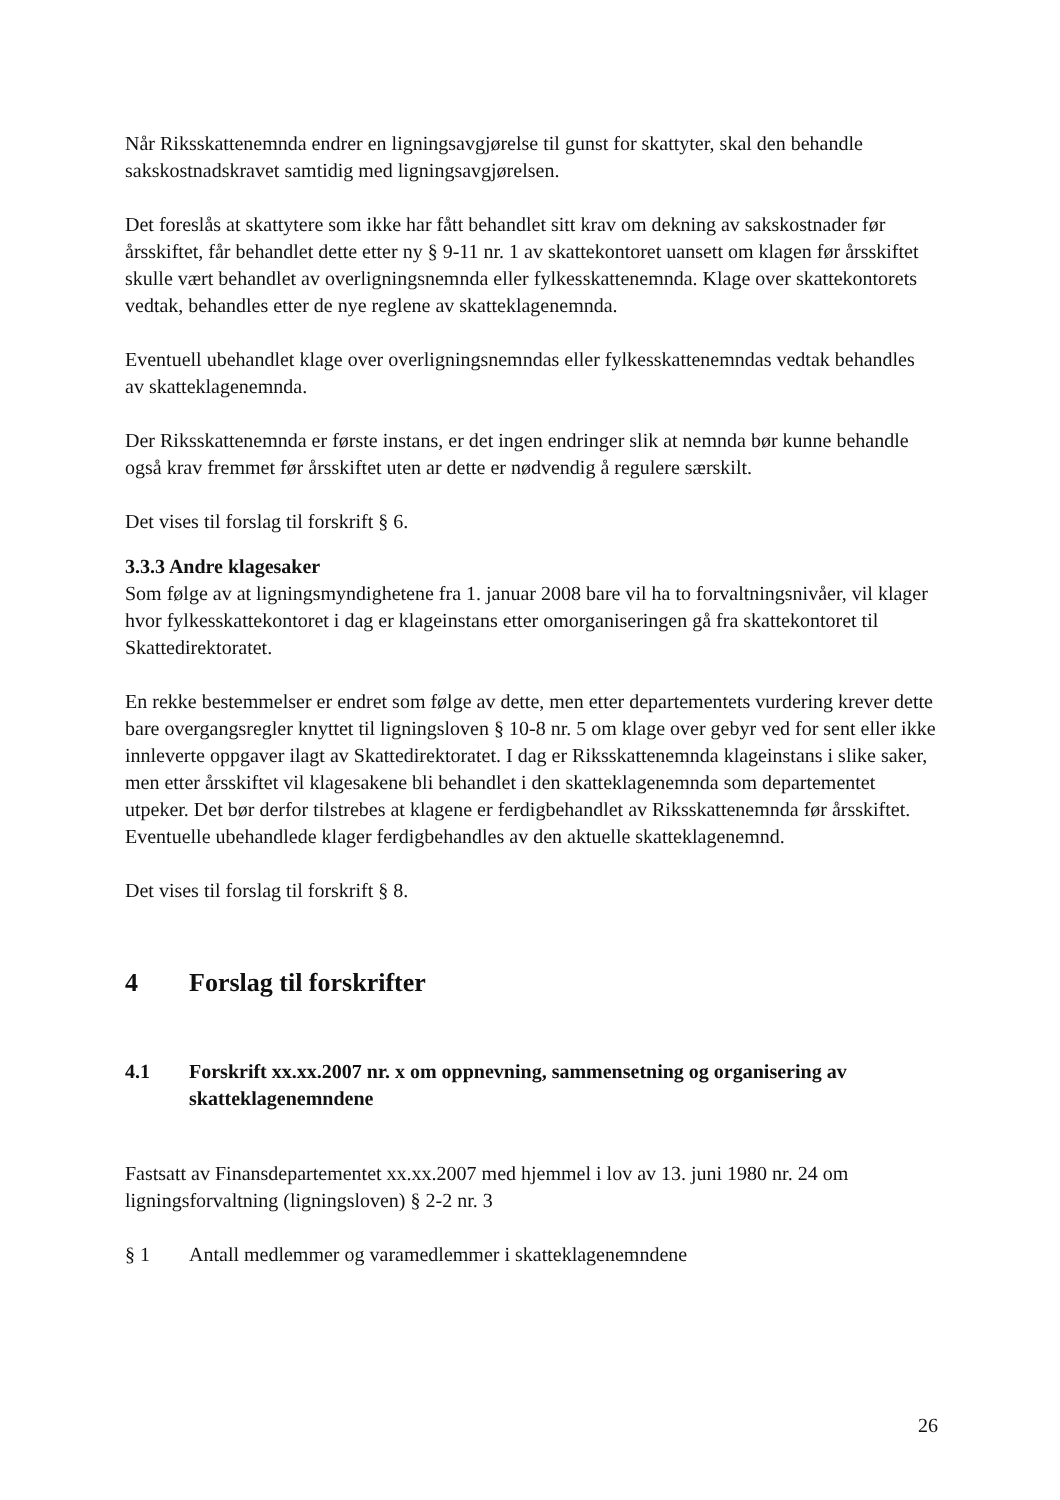Når Riksskattenemnda endrer en ligningsavgjørelse til gunst for skattyter, skal den behandle sakskostnadskravet samtidig med ligningsavgjørelsen.
Det foreslås at skattytere som ikke har fått behandlet sitt krav om dekning av sakskostnader før årsskiftet, får behandlet dette etter ny § 9-11 nr. 1 av skattekontoret uansett om klagen før årsskiftet skulle vært behandlet av overligningsnemnda eller fylkesskattenemnda. Klage over skattekontorets vedtak, behandles etter de nye reglene av skatteklagenemnda.
Eventuell ubehandlet klage over overligningsnemndas eller fylkesskattenemndas vedtak behandles av skatteklagenemnda.
Der Riksskattenemnda er første instans, er det ingen endringer slik at nemnda bør kunne behandle også krav fremmet før årsskiftet uten ar dette er nødvendig å regulere særskilt.
Det vises til forslag til forskrift § 6.
3.3.3 Andre klagesaker
Som følge av at ligningsmyndighetene fra 1. januar 2008 bare vil ha to forvaltningsnivåer, vil klager hvor fylkesskattekontoret i dag er klageinstans etter omorganiseringen gå fra skattekontoret til Skattedirektoratet.
En rekke bestemmelser er endret som følge av dette, men etter departementets vurdering krever dette bare overgangsregler knyttet til ligningsloven § 10-8 nr. 5 om klage over gebyr ved for sent eller ikke innleverte oppgaver ilagt av Skattedirektoratet. I dag er Riksskattenemnda klageinstans i slike saker, men etter årsskiftet vil klagesakene bli behandlet i den skatteklagenemnda som departementet utpeker. Det bør derfor tilstrebes at klagene er ferdigbehandlet av Riksskattenemnda før årsskiftet. Eventuelle ubehandlede klager ferdigbehandles av den aktuelle skatteklagenemnd.
Det vises til forslag til forskrift § 8.
4 Forslag til forskrifter
4.1 Forskrift xx.xx.2007 nr. x om oppnevning, sammensetning og organisering av skatteklagenemndene
Fastsatt av Finansdepartementet xx.xx.2007 med hjemmel i lov av 13. juni 1980 nr. 24 om ligningsforvaltning (ligningsloven) § 2-2 nr. 3
§ 1 Antall medlemmer og varamedlemmer i skatteklagenemndene
26